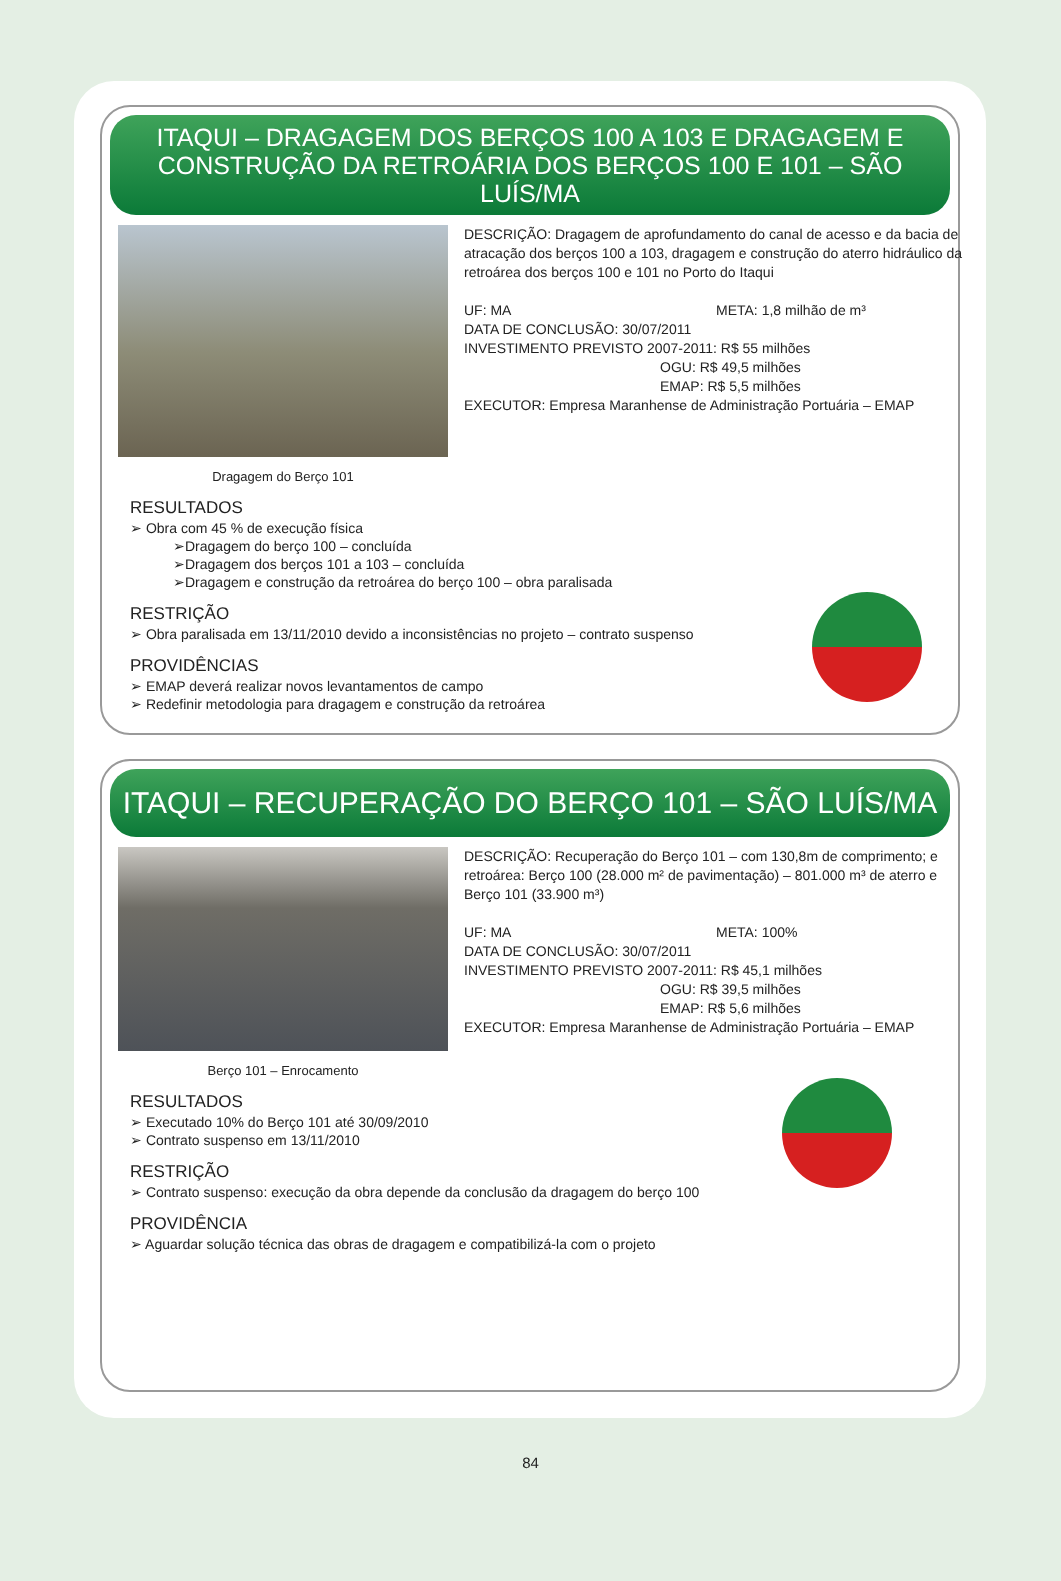ITAQUI – DRAGAGEM DOS BERÇOS 100 A 103 E DRAGAGEM E CONSTRUÇÃO DA RETROÁRIA DOS BERÇOS 100 E 101 – SÃO LUÍS/MA
Dragagem do Berço 101
DESCRIÇÃO: Dragagem de aprofundamento do canal de acesso e da bacia de atracação dos berços 100 a 103, dragagem e construção do aterro hidráulico da retroárea dos berços 100 e 101 no Porto do Itaqui
UF: MA META: 1,8 milhão de m³
DATA DE CONCLUSÃO: 30/07/2011
INVESTIMENTO PREVISTO 2007-2011: R$ 55 milhões
OGU: R$ 49,5 milhões
EMAP: R$ 5,5 milhões
EXECUTOR: Empresa Maranhense de Administração Portuária – EMAP
RESULTADOS
➢ Obra com 45 % de execução física
➢Dragagem do berço 100 – concluída
➢Dragagem dos berços 101 a 103 – concluída
➢Dragagem e construção da retroárea do berço 100 – obra paralisada
RESTRIÇÃO
➢ Obra paralisada em 13/11/2010 devido a inconsistências no projeto – contrato suspenso
PROVIDÊNCIAS
➢ EMAP deverá realizar novos levantamentos de campo
➢ Redefinir metodologia para dragagem e construção da retroárea
ITAQUI – RECUPERAÇÃO DO BERÇO 101 – SÃO LUÍS/MA
Berço 101 – Enrocamento
DESCRIÇÃO: Recuperação do Berço 101 – com 130,8m de comprimento; e retroárea: Berço 100 (28.000 m² de pavimentação) – 801.000 m³ de aterro e Berço 101 (33.900 m³)
UF: MA META: 100%
DATA DE CONCLUSÃO: 30/07/2011
INVESTIMENTO PREVISTO 2007-2011: R$ 45,1 milhões
OGU: R$ 39,5 milhões
EMAP: R$ 5,6 milhões
EXECUTOR: Empresa Maranhense de Administração Portuária – EMAP
RESULTADOS
➢ Executado 10% do Berço 101 até 30/09/2010
➢ Contrato suspenso em 13/11/2010
RESTRIÇÃO
➢ Contrato suspenso: execução da obra depende da conclusão da dragagem do berço 100
PROVIDÊNCIA
➢ Aguardar solução técnica das obras de dragagem e compatibilizá-la com o projeto
84